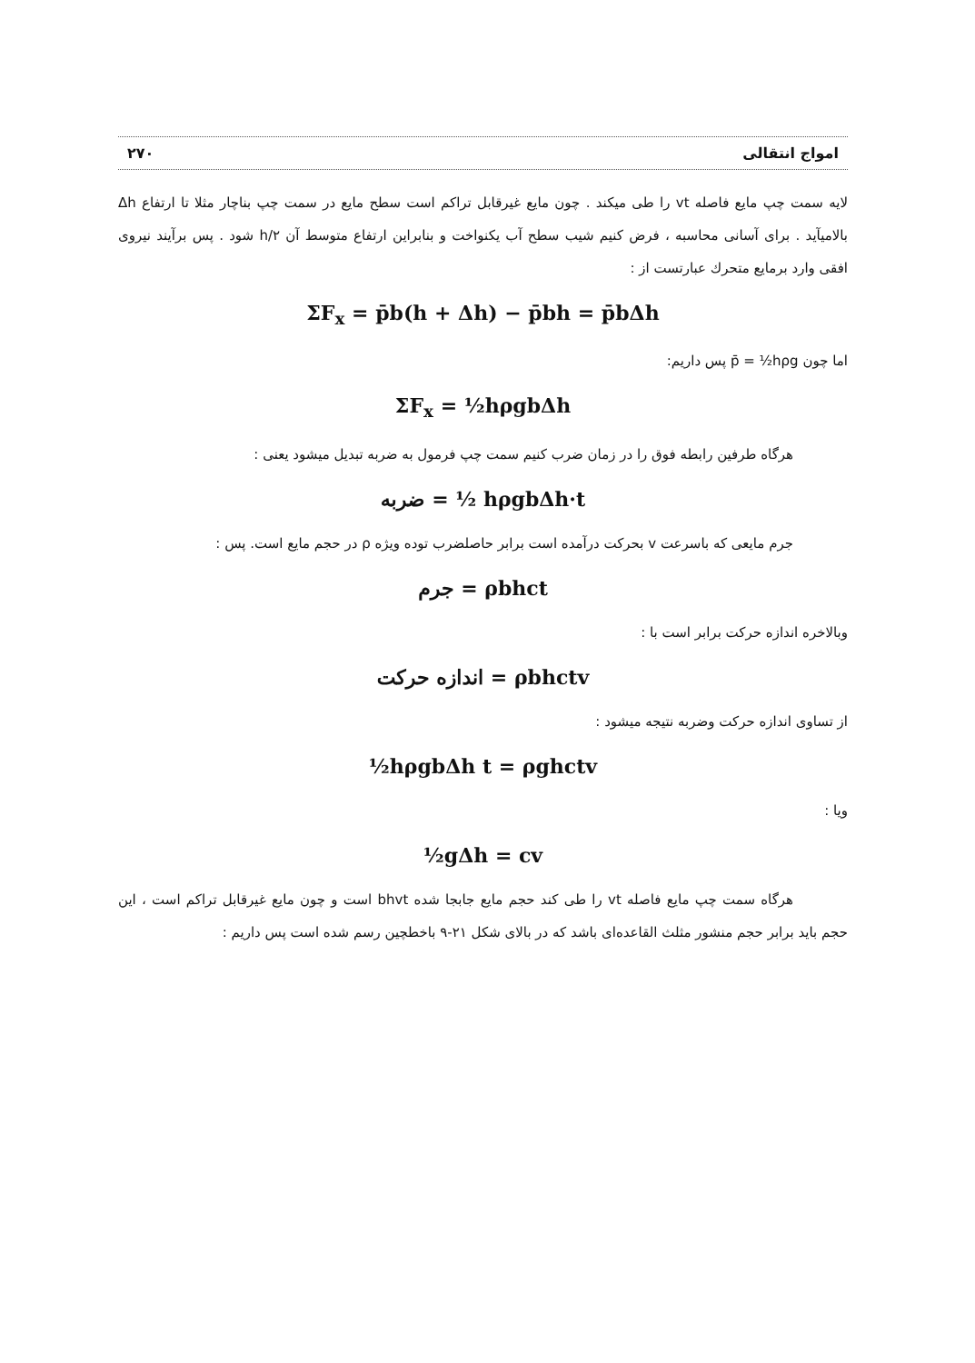امواج انتقالی ۲۷۰
لایه سمت چپ مایع فاصله vt را طی میکند . چون مایع غیرقابل تراکم است سطح مایع در سمت چپ بناچار مثلا تا ارتفاع Δh بالامیآید . برای آسانی محاسبه ، فرض کنیم شیب سطح آب یکنواخت و بنابراین ارتفاع متوسط آن h/۲ شود . پس برآیند نیروی افقی وارد برمایع متحرك عبارتست از :
ΣF<sub>x</sub> = p̄b(h + Δh) − p̄bh = p̄bΔh
اما چون p̄ = ½hρg پس داریم:
ΣF<sub>x</sub> = ½hρgbΔh
هرگاه طرفین رابطه فوق را در زمان ضرب کنیم سمت چپ فرمول به ضربه تبدیل میشود یعنی :
ضربه = ½ hρgbΔh·t
جرم مایعی که باسرعت v بحرکت درآمده است برابر حاصلضرب توده ویژه ρ در حجم مایع است. پس :
جرم = ρbhct
وبالاخره اندازه حرکت برابر است با :
اندازه حرکت = ρbhctv
از تساوی اندازه حرکت وضربه نتیجه میشود :
½hρgbΔh t = ρghctv
ویا :
½gΔh = cv
هرگاه سمت چپ مایع فاصله vt را طی کند حجم مایع جابجا شده bhvt است و چون مایع غیرقابل تراکم است ، این حجم باید برابر حجم منشور مثلث القاعده‌ای باشد که در بالای شکل ۲۱-۹ باخطچین رسم شده است پس داریم :